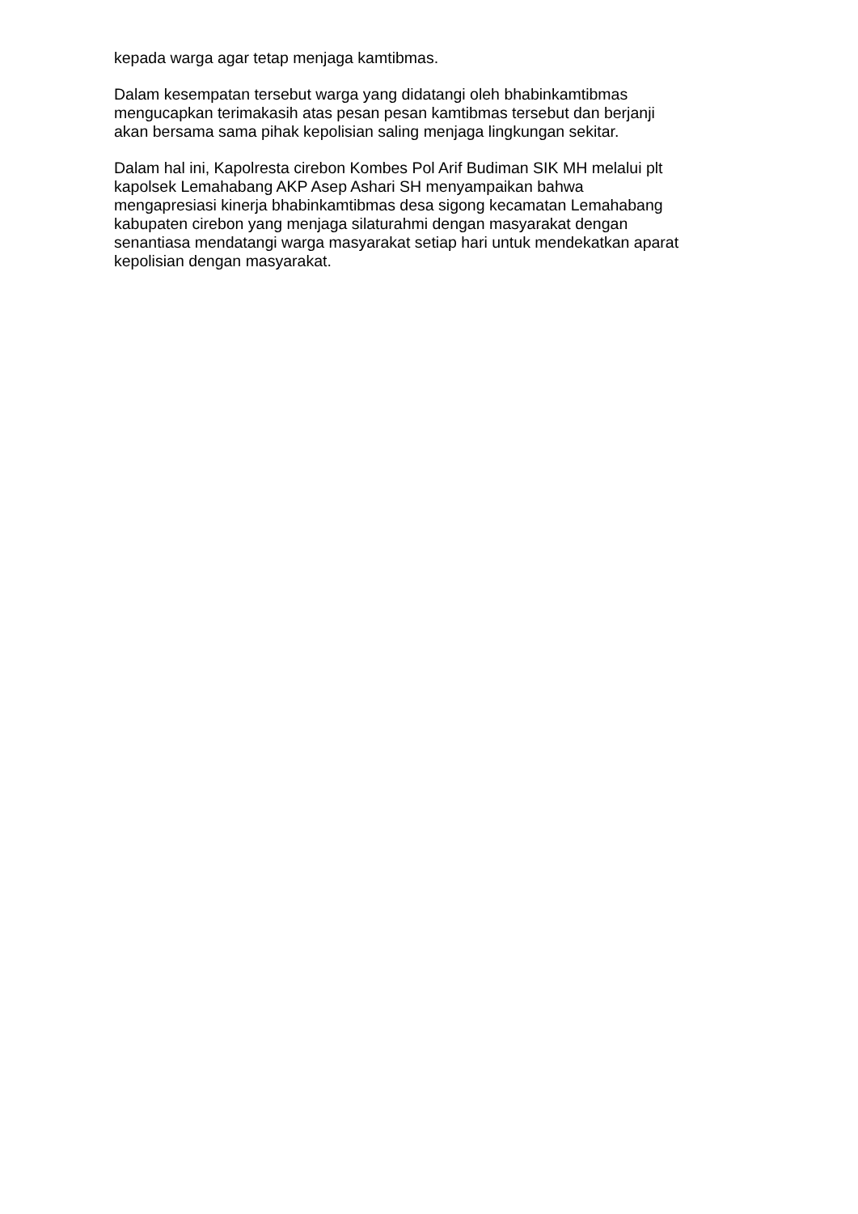kepada warga agar tetap menjaga kamtibmas.
Dalam kesempatan tersebut warga yang didatangi oleh bhabinkamtibmas
mengucapkan terimakasih atas pesan pesan kamtibmas tersebut dan berjanji
akan bersama sama pihak kepolisian saling menjaga lingkungan sekitar.
Dalam hal ini, Kapolresta cirebon Kombes Pol Arif Budiman SIK MH melalui plt
kapolsek Lemahabang AKP Asep Ashari SH menyampaikan bahwa
mengapresiasi kinerja bhabinkamtibmas desa sigong kecamatan Lemahabang
kabupaten cirebon yang menjaga silaturahmi dengan masyarakat dengan
senantiasa mendatangi warga masyarakat setiap hari untuk mendekatkan aparat
kepolisian dengan masyarakat.